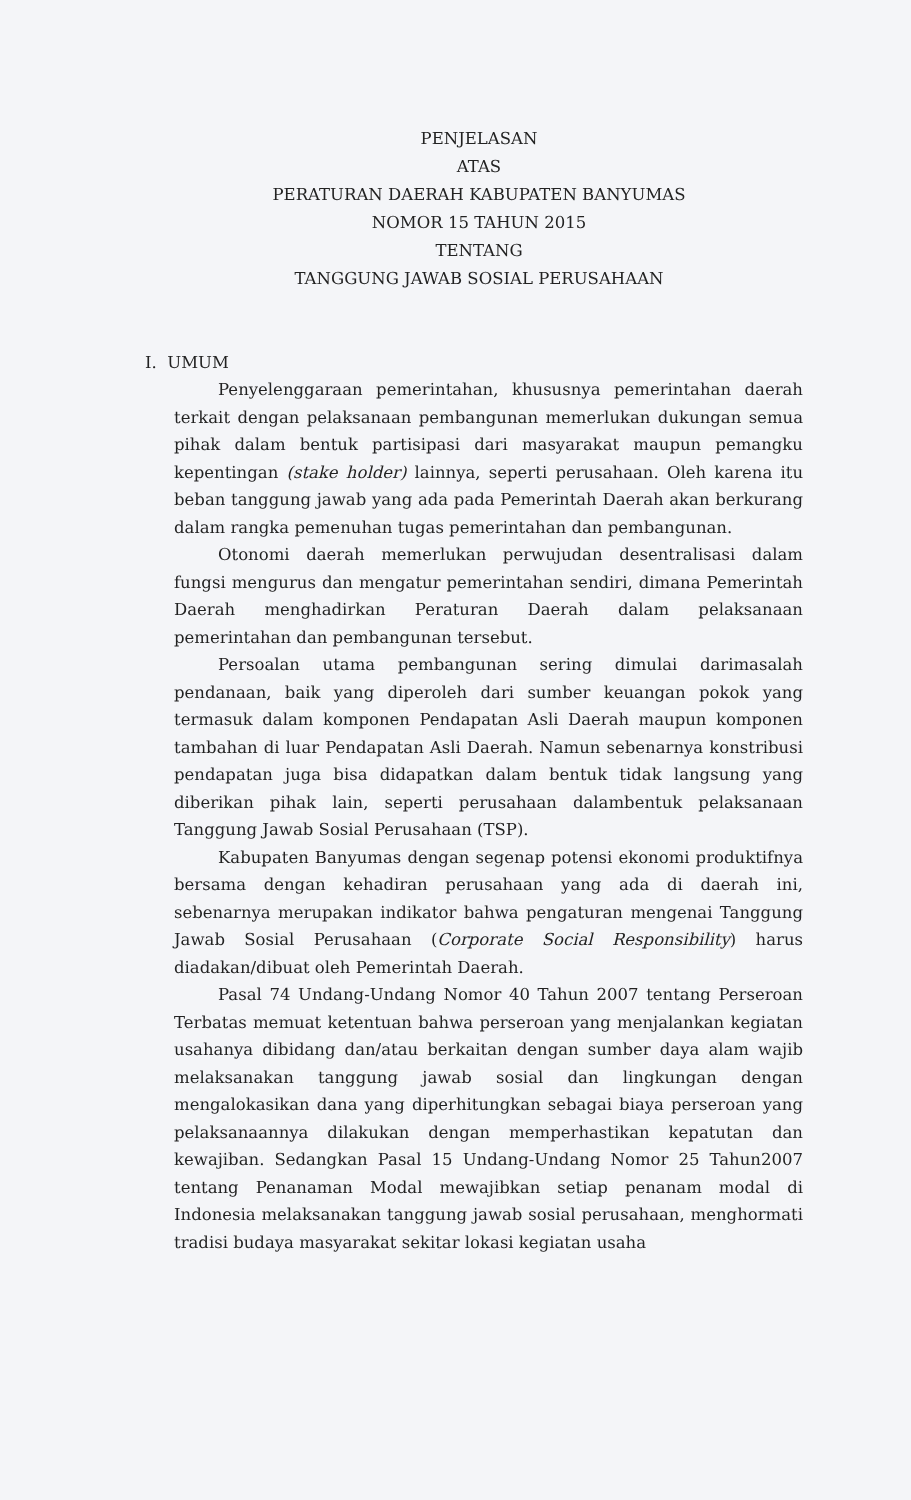PENJELASAN
ATAS
PERATURAN DAERAH KABUPATEN BANYUMAS
NOMOR 15 TAHUN 2015
TENTANG
TANGGUNG JAWAB SOSIAL PERUSAHAAN
I. UMUM
Penyelenggaraan pemerintahan, khususnya pemerintahan daerah terkait dengan pelaksanaan pembangunan memerlukan dukungan semua pihak dalam bentuk partisipasi dari masyarakat maupun pemangku kepentingan (stake holder) lainnya, seperti perusahaan. Oleh karena itu beban tanggung jawab yang ada pada Pemerintah Daerah akan berkurang dalam rangka pemenuhan tugas pemerintahan dan pembangunan.
Otonomi daerah memerlukan perwujudan desentralisasi dalam fungsi mengurus dan mengatur pemerintahan sendiri, dimana Pemerintah Daerah menghadirkan Peraturan Daerah dalam pelaksanaan pemerintahan dan pembangunan tersebut.
Persoalan utama pembangunan sering dimulai darimasalah pendanaan, baik yang diperoleh dari sumber keuangan pokok yang termasuk dalam komponen Pendapatan Asli Daerah maupun komponen tambahan di luar Pendapatan Asli Daerah. Namun sebenarnya konstribusi pendapatan juga bisa didapatkan dalam bentuk tidak langsung yang diberikan pihak lain, seperti perusahaan dalambentuk pelaksanaan Tanggung Jawab Sosial Perusahaan (TSP).
Kabupaten Banyumas dengan segenap potensi ekonomi produktifnya bersama dengan kehadiran perusahaan yang ada di daerah ini, sebenarnya merupakan indikator bahwa pengaturan mengenai Tanggung Jawab Sosial Perusahaan (Corporate Social Responsibility) harus diadakan/dibuat oleh Pemerintah Daerah.
Pasal 74 Undang-Undang Nomor 40 Tahun 2007 tentang Perseroan Terbatas memuat ketentuan bahwa perseroan yang menjalankan kegiatan usahanya dibidang dan/atau berkaitan dengan sumber daya alam wajib melaksanakan tanggung jawab sosial dan lingkungan dengan mengalokasikan dana yang diperhitungkan sebagai biaya perseroan yang pelaksanaannya dilakukan dengan memperhastikan kepatutan dan kewajiban. Sedangkan Pasal 15 Undang-Undang Nomor 25 Tahun2007 tentang Penanaman Modal mewajibkan setiap penanam modal di Indonesia melaksanakan tanggung jawab sosial perusahaan, menghormati tradisi budaya masyarakat sekitar lokasi kegiatan usaha